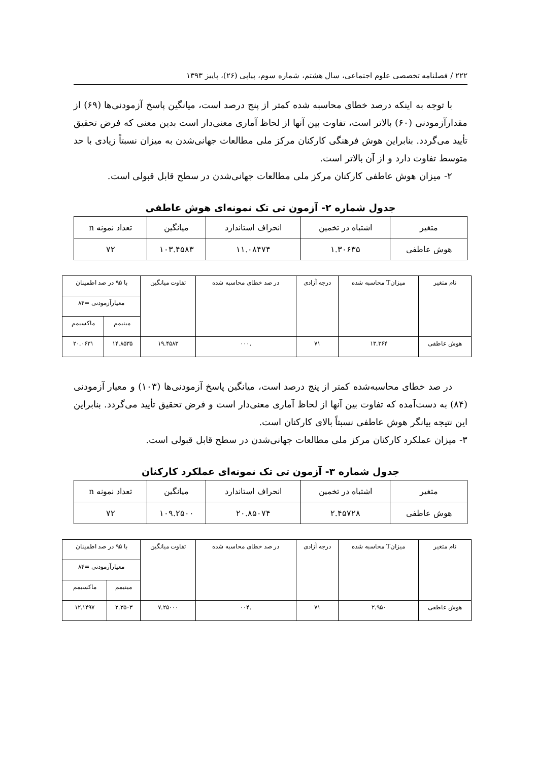۲۲۲ / فصلنامه تخصصی علوم اجتماعی، سال هشتم، شماره سوم، پیاپی (۲۶)، پاییز ۱۳۹۳
با توجه به اینکه درصد خطای محاسبه شده کمتر از پنج درصد است، میانگین پاسخ آزمودنی‌ها (۶۹) از مقدارآزمودنی (۶۰) بالاتر است، تفاوت بین آنها از لحاظ آماری معنی‌دار است بدین معنی که فرض تحقیق تأیید می‌گردد. بنابراین هوش فرهنگی کارکنان مرکز ملی مطالعات جهانی‌شدن به میزان نسبتاً زیادی با حد متوسط تفاوت دارد و از آن بالاتر است.
۲- میزان هوش عاطفی کارکنان مرکز ملی مطالعات جهانی‌شدن در سطح قابل قبولی است.
جدول شماره ۲- آزمون تی تک نمونه‌ای هوش عاطفی
| متغیر | اشتباه در تخمین | انحراف استاندارد | میانگین | تعداد نمونه n |
| --- | --- | --- | --- | --- |
| هوش عاطفی | ۱.۳۰۶۳۵ | ۱۱.۰۸۴۷۴ | ۱۰۳.۴۵۸۳ | ۷۲ |
| نام متغیر | میزانT محاسبه شده | درجه آزادی | در صد خطای محاسبه شده | تفاوت میانگین | با ۹۵ در صد اطمینان | |
| --- | --- | --- | --- | --- | --- | --- |
| | | | | | معیارآزمودنی =۸۴ | |
| | | | | | مینیمم | ماکسیمم |
| هوش عاطفی | ۱۳.۳۶۴ | ۷۱ | .۰۰۰ | ۱۹.۴۵۸۳ | ۱۴.۸۵۳۵ | ۲۰.۰۶۳۱ |
در صد خطای محاسبه‌شده کمتر از پنج درصد است، میانگین پاسخ آزمودنی‌ها (۱۰۳) و معیار آزمودنی (۸۴) به دست‌آمده که تفاوت بین آنها از لحاظ آماری معنی‌دار است و فرض تحقیق تأیید می‌گردد. بنابراین این نتیجه بیانگر هوش عاطفی نسبتاً بالای کارکنان است.
۳- میزان عملکرد کارکنان مرکز ملی مطالعات جهانی‌شدن در سطح قابل قبولی است.
جدول شماره ۳- آزمون تی تک نمونه‌ای عملکرد کارکنان
| متغیر | اشتباه در تخمین | انحراف استاندارد | میانگین | تعداد نمونه n |
| --- | --- | --- | --- | --- |
| هوش عاطفی | ۲.۴۵۷۲۸ | ۲۰.۸۵۰۷۴ | ۱۰۹.۲۵۰۰ | ۷۲ |
| نام متغیر | میزانT محاسبه شده | درجه آزادی | در صد خطای محاسبه شده | تفاوت میانگین | با ۹۵ در صد اطمینان | |
| --- | --- | --- | --- | --- | --- | --- |
| | | | | | معیارآزمودنی =۸۴ | |
| | | | | | مینیمم | ماکسیمم |
| هوش عاطفی | ۲.۹۵۰ | ۷۱ | .۰۰۴ | ۷.۲۵۰۰۰ | ۲.۳۵۰۳ | ۱۲.۱۴۹۷ |